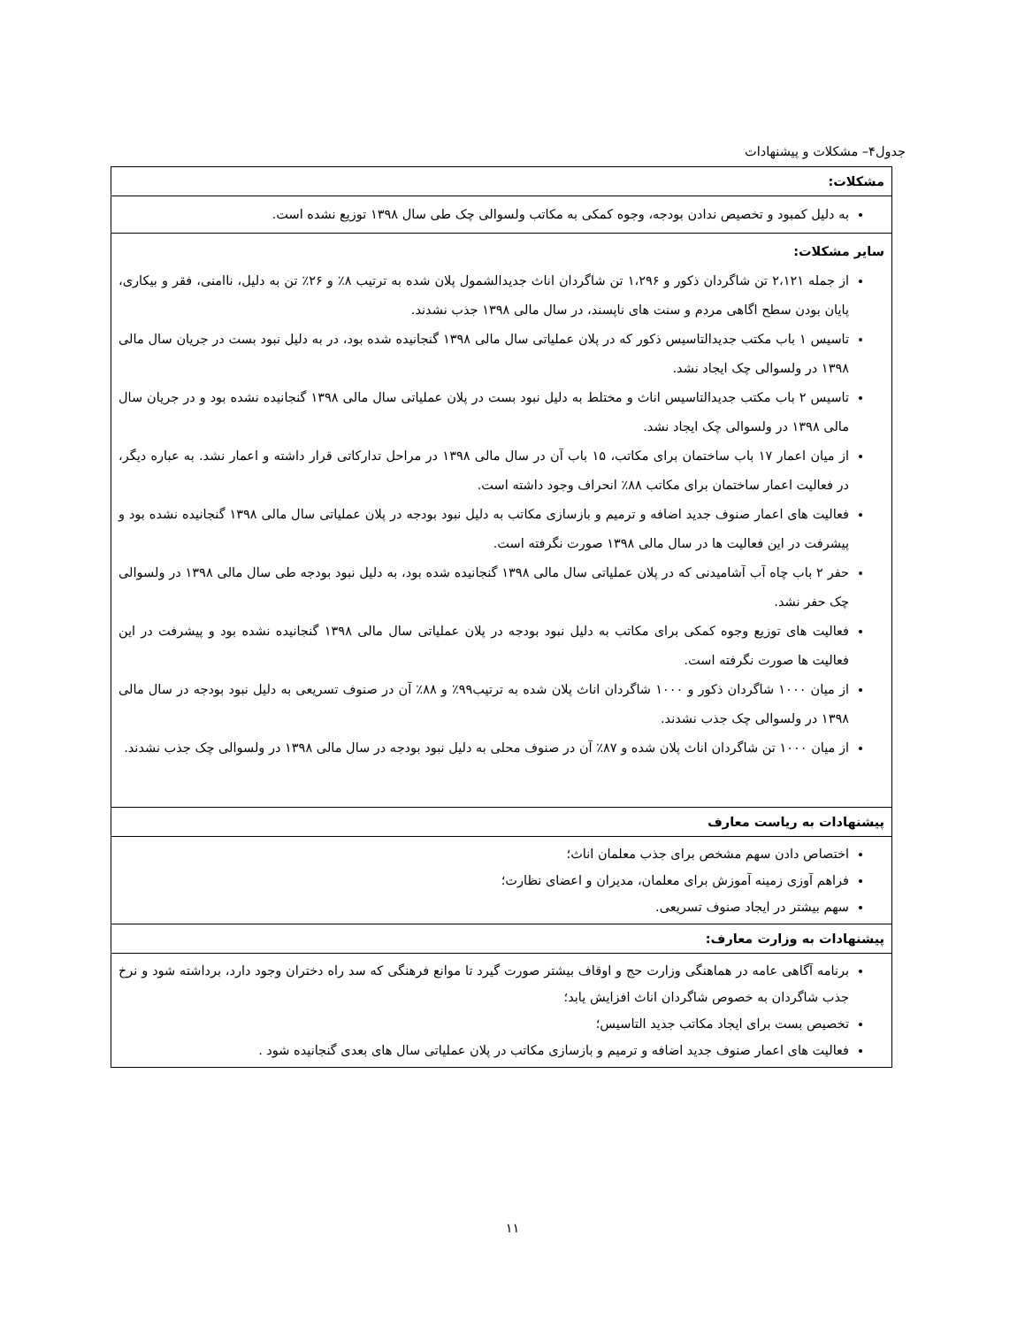جدول۴– مشکلات و پیشنهادات
| مشکلات: |
| --- |
| به دلیل کمبود و تخصیص ندادن بودجه، وجوه کمکی به مکاتب ولسوالی چک طی سال ۱۳۹۸ توزیع نشده است. |
| سایر مشکلات: از جمله ۲،۱۲۱ تن شاگردان ذکور و ۱،۲۹۶ تن شاگردان اناث جدیدالشمول پلان شده به ترتیب ۸٪ و ۲۶٪ تن به دلیل، ناامنی، فقر و بیکاری، پایان بودن سطح اگاهی مردم و سنت های ناپسند، در سال مالی ۱۳۹۸ جذب نشدند. تاسیس ۱ باب مکتب جدیدالتاسیس ذکور که در پلان عملیاتی سال مالی ۱۳۹۸ گنجانیده شده بود، در به دلیل نبود بست در جریان سال مالی ۱۳۹۸ در ولسوالی چک ایجاد نشد. تاسیس ۲ باب مکتب جدیدالتاسیس اناث و مختلط به دلیل نبود بست در پلان عملیاتی سال مالی ۱۳۹۸ گنجانیده نشده بود و در جریان سال مالی ۱۳۹۸ در ولسوالی چک ایجاد نشد. از میان اعمار ۱۷ باب ساختمان برای مکاتب، ۱۵ باب آن در سال مالی ۱۳۹۸ در مراحل تدارکاتی قرار داشته و اعمار نشد. به عباره دیگر، در فعالیت اعمار ساختمان برای مکاتب ۸۸٪ انحراف وجود داشته است. فعالیت های اعمار صنوف جدید اضافه و ترمیم و بازسازی مکاتب به دلیل نبود بودجه در پلان عملیاتی سال مالی ۱۳۹۸ گنجانیده نشده بود و پیشرفت در این فعالیت ها در سال مالی ۱۳۹۸ صورت نگرفته است. حفر ۲ باب چاه آب آشامیدنی که در پلان عملیاتی سال مالی ۱۳۹۸ گنجانیده شده بود، به دلیل نبود بودجه طی سال مالی ۱۳۹۸ در ولسوالی چک حفر نشد. فعالیت های توزیع وجوه کمکی برای مکاتب به دلیل نبود بودجه در پلان عملیاتی سال مالی ۱۳۹۸ گنجانیده نشده بود و پیشرفت در این فعالیت ها صورت نگرفته است. از میان ۱۰۰۰ شاگردان ذکور و ۱۰۰۰ شاگردان اناث پلان شده به ترتیب۹۹٪ و ۸۸٪ آن در صنوف تسریعی به دلیل نبود بودجه در سال مالی ۱۳۹۸ در ولسوالی چک جذب نشدند. از میان ۱۰۰۰ تن شاگردان اناث پلان شده و ۸۷٪ آن در صنوف محلی به دلیل نبود بودجه در سال مالی ۱۳۹۸ در ولسوالی چک جذب نشدند. |
| پیشنهادات به ریاست معارف |
| اختصاص دادن سهم مشخص برای جذب معلمان اناث؛ فراهم آوزی زمینه آموزش برای معلمان، مدیران و اعضای نظارت؛ سهم بیشتر در ایجاد صنوف تسریعی. |
| پیشنهادات به وزارت معارف: |
| برنامه آگاهی عامه در هماهنگی وزارت حج و اوقاف بیشتر صورت گیرد تا موانع فرهنگی که سد راه دختران وجود دارد، برداشته شود و نرخ جذب شاگردان به خصوص شاگردان اناث افزایش یابد؛ تخصیص بست برای ایجاد مکاتب جدید التاسیس؛ فعالیت های اعمار صنوف جدید اضافه و ترمیم و بازسازی مکاتب در پلان عملیاتی سال های بعدی گنجانیده شود . |
۱۱